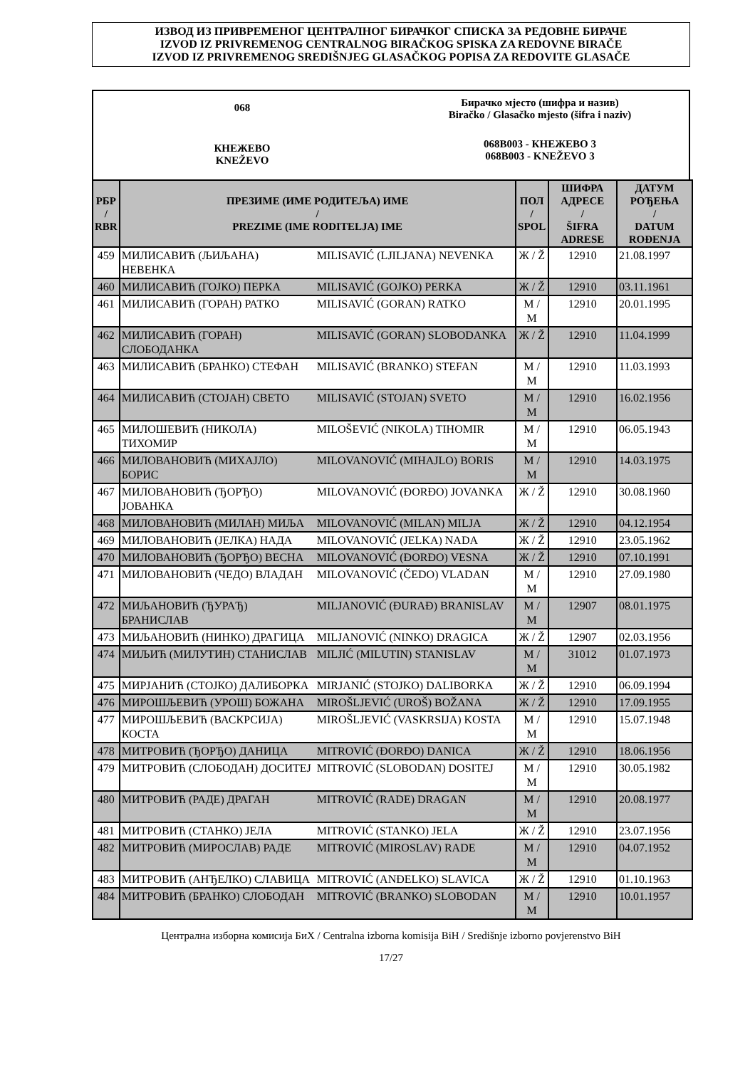ИЗВОД ИЗ ПРИВРЕМЕНОГ ЦЕНТРАЛНОГ БИРАЧКОГ СПИСКА ЗА РЕДОВНЕ БИРАЧЕ
IZVOD IZ PRIVREMENOG CENTRALNOG BIRAČKOG SPISKA ZA REDOVNE BIRAČE
IZVOD IZ PRIVREMENOG SREDIŠNJEG GLASAČKOG POPISA ZA REDOVITE GLASAČE
068
КНЕЖЕВО
KNEŽEVO
Бирачко мјесто (шифра и назив)
Biračko / Glasačko mjesto (šifra i naziv)
068B003 - КНЕЖЕВО 3
068B003 - KNEŽEVO 3
| РБР / RBR | ПРЕЗИМЕ (ИМЕ РОДИТЕЉА) ИМЕ / PREZIME (IME RODITELJA) IME | | ПОЛ / SPOL | ШИФРА АДРЕСЕ / ŠIFRA ADRESE | ДАТУМ РОЂЕЊА / DATUM ROĐENJA |
| --- | --- | --- | --- | --- | --- |
| 459 | МИЛИСАВИЋ (ЉИЉАНА) НЕВЕНКА | MILISAVIĆ (LJILJANA) NEVENKA | Ж / Ž | 12910 | 21.08.1997 |
| 460 | МИЛИСАВИЋ (ГОЈКО) ПЕРКА | MILISAVIĆ (GOJKO) PERKA | Ж / Ž | 12910 | 03.11.1961 |
| 461 | МИЛИСАВИЋ (ГОРАН) РАТКО | MILISAVIĆ (GORAN) RATKO | М / M | 12910 | 20.01.1995 |
| 462 | МИЛИСАВИЋ (ГОРАН) СЛОБОДАНКА | MILISAVIĆ (GORAN) SLOBODANKA | Ж / Ž | 12910 | 11.04.1999 |
| 463 | МИЛИСАВИЋ (БРАНКО) СТЕФАН | MILISAVIĆ (BRANKO) STEFAN | М / M | 12910 | 11.03.1993 |
| 464 | МИЛИСАВИЋ (СТОЈАН) СВЕТО | MILISAVIĆ (STOJAN) SVETO | М / M | 12910 | 16.02.1956 |
| 465 | МИЛОШЕВИЋ (НИКОЛА) ТИХОМИР | MILOŠEVIĆ (NIKOLA) TIHOMIR | М / M | 12910 | 06.05.1943 |
| 466 | МИЛОВАНОВИЋ (МИХАЈЛО) БОРИС | MILOVANOVIĆ (MIHAJLO) BORIS | М / M | 12910 | 14.03.1975 |
| 467 | МИЛОВАНОВИЋ (ЂОРЂО) ЈОВАНКА | MILOVANOVIĆ (ĐORĐO) JOVANKA | Ж / Ž | 12910 | 30.08.1960 |
| 468 | МИЛОВАНОВИЋ (МИЛАН) МИЉА | MILOVANOVIĆ (MILAN) MILJA | Ж / Ž | 12910 | 04.12.1954 |
| 469 | МИЛОВАНОВИЋ (ЈЕЛКА) НАДА | MILOVANOVIĆ (JELKA) NADA | Ж / Ž | 12910 | 23.05.1962 |
| 470 | МИЛОВАНОВИЋ (ЂОРЂО) ВЕСНА | MILOVANOVIĆ (ĐORĐO) VESNA | Ж / Ž | 12910 | 07.10.1991 |
| 471 | МИЛОВАНОВИЋ (ЧЕДО) ВЛАДАН | MILOVANOVIĆ (ČEDO) VLADAN | М / M | 12910 | 27.09.1980 |
| 472 | МИЉАНОВИЋ (ЂУРАЂ) БРАНИСЛАВ | MILJANOVIĆ (ĐURAĐ) BRANISLAV | М / M | 12907 | 08.01.1975 |
| 473 | МИЉАНОВИЋ (НИНКО) ДРАГИЦА | MILJANOVIĆ (NINKO) DRAGICA | Ж / Ž | 12907 | 02.03.1956 |
| 474 | МИЉИЋ (МИЛУТИН) СТАНИСЛАВ | MILJIĆ (MILUTIN) STANISLAV | М / M | 31012 | 01.07.1973 |
| 475 | МИРЈАНИЋ (СТОЈКО) ДАЛИБОРКА | MIRJANIĆ (STOJKO) DALIBORKA | Ж / Ž | 12910 | 06.09.1994 |
| 476 | МИРОШЉЕВИЋ (УРОШ) БОЖАНА | MIROŠLJEVIĆ (UROŠ) BOŽANA | Ж / Ž | 12910 | 17.09.1955 |
| 477 | МИРОШЉЕВИЋ (ВАСКРСИЈА) КОСТА | MIROŠLJEVIĆ (VASKRSIJA) KOSTA | М / M | 12910 | 15.07.1948 |
| 478 | МИТРОВИЋ (ЂОРЂО) ДАНИЦА | MITROVIĆ (ĐORĐO) DANICA | Ж / Ž | 12910 | 18.06.1956 |
| 479 | МИТРОВИЋ (СЛОБОДАН) ДОСИТЕЈ | MITROVIĆ (SLOBODAN) DOSITEJ | М / M | 12910 | 30.05.1982 |
| 480 | МИТРОВИЋ (РАДЕ) ДРАГАН | MITROVIĆ (RADE) DRAGAN | М / M | 12910 | 20.08.1977 |
| 481 | МИТРОВИЋ (СТАНКО) ЈЕЛА | MITROVIĆ (STANKO) JELA | Ж / Ž | 12910 | 23.07.1956 |
| 482 | МИТРОВИЋ (МИРОСЛАВ) РАДЕ | MITROVIĆ (MIROSLAV) RADE | М / M | 12910 | 04.07.1952 |
| 483 | МИТРОВИЋ (АНЂЕЛКО) СЛАВИЦА | MITROVIĆ (ANĐELKO) SLAVICA | Ж / Ž | 12910 | 01.10.1963 |
| 484 | МИТРОВИЋ (БРАНКО) СЛОБОДАН | MITROVIĆ (BRANKO) SLOBODAN | М / M | 12910 | 10.01.1957 |
Централна изборна комисија БиХ / Centralna izborna komisija BiH / Središnje izborno povjerenstvo BiH
17/27